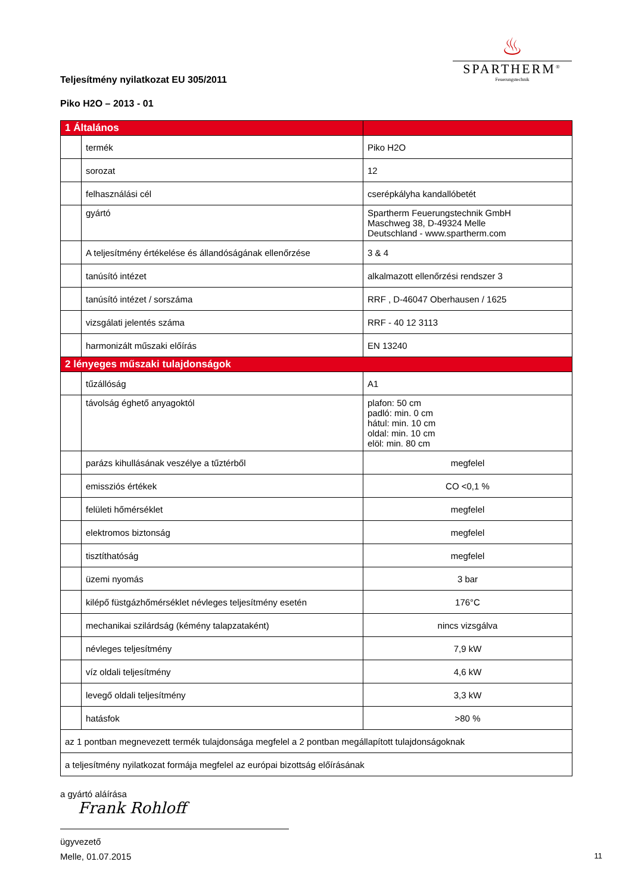♨
SPARTHERM<sup>®</sup>
Feuerungstechnik
Teljesítmény nyilatkozat EU 305/2011
Piko H2O – 2013 - 01
| 1 Általános | | |
| --- | --- | --- |
| | termék | Piko H2O |
| | sorozat | 12 |
| | felhasználási cél | cserépkályha kandallóbetét |
| | gyártó | Spartherm Feuerungstechnik GmbH Maschweg 38, D-49324 Melle Deutschland - www.spartherm.com |
| | A teljesítmény értékelése és állandóságának ellenőrzése | 3 & 4 |
| | tanúsító intézet | alkalmazott ellenőrzési rendszer 3 |
| | tanúsító intézet / sorszáma | RRF , D-46047 Oberhausen / 1625 |
| | vizsgálati jelentés száma | RRF - 40 12 3113 |
| | harmonizált műszaki előírás | EN 13240 |
| 2 lényeges műszaki tulajdonságok | | |
| | tűzállóság | A1 |
| | távolság éghető anyagoktól | plafon: 50 cm padló: min. 0 cm hátul: min. 10 cm oldal: min. 10 cm elöl: min. 80 cm |
| | parázs kihullásának veszélye a tűztérből | megfelel |
| | emissziós értékek | CO <0,1 % |
| | felületi hőmérséklet | megfelel |
| | elektromos biztonság | megfelel |
| | tisztíthatóság | megfelel |
| | üzemi nyomás | 3 bar |
| | kilépő füstgázhőmérséklet névleges teljesítmény esetén | 176°C |
| | mechanikai szilárdság (kémény talapzataként) | nincs vizsgálva |
| | névleges teljesítmény | 7,9 kW |
| | víz oldali teljesítmény | 4,6 kW |
| | levegő oldali teljesítmény | 3,3 kW |
| | hatásfok | >80 % |
| az 1 pontban megnevezett termék tulajdonsága megfelel a 2 pontban megállapított tulajdonságoknak | | |
| a teljesítmény nyilatkozat formája megfelel az európai bizottság előírásának | | |
a gyártó aláírása
Frank Rohloff
ügyvezető
Melle, 01.07.2015 11